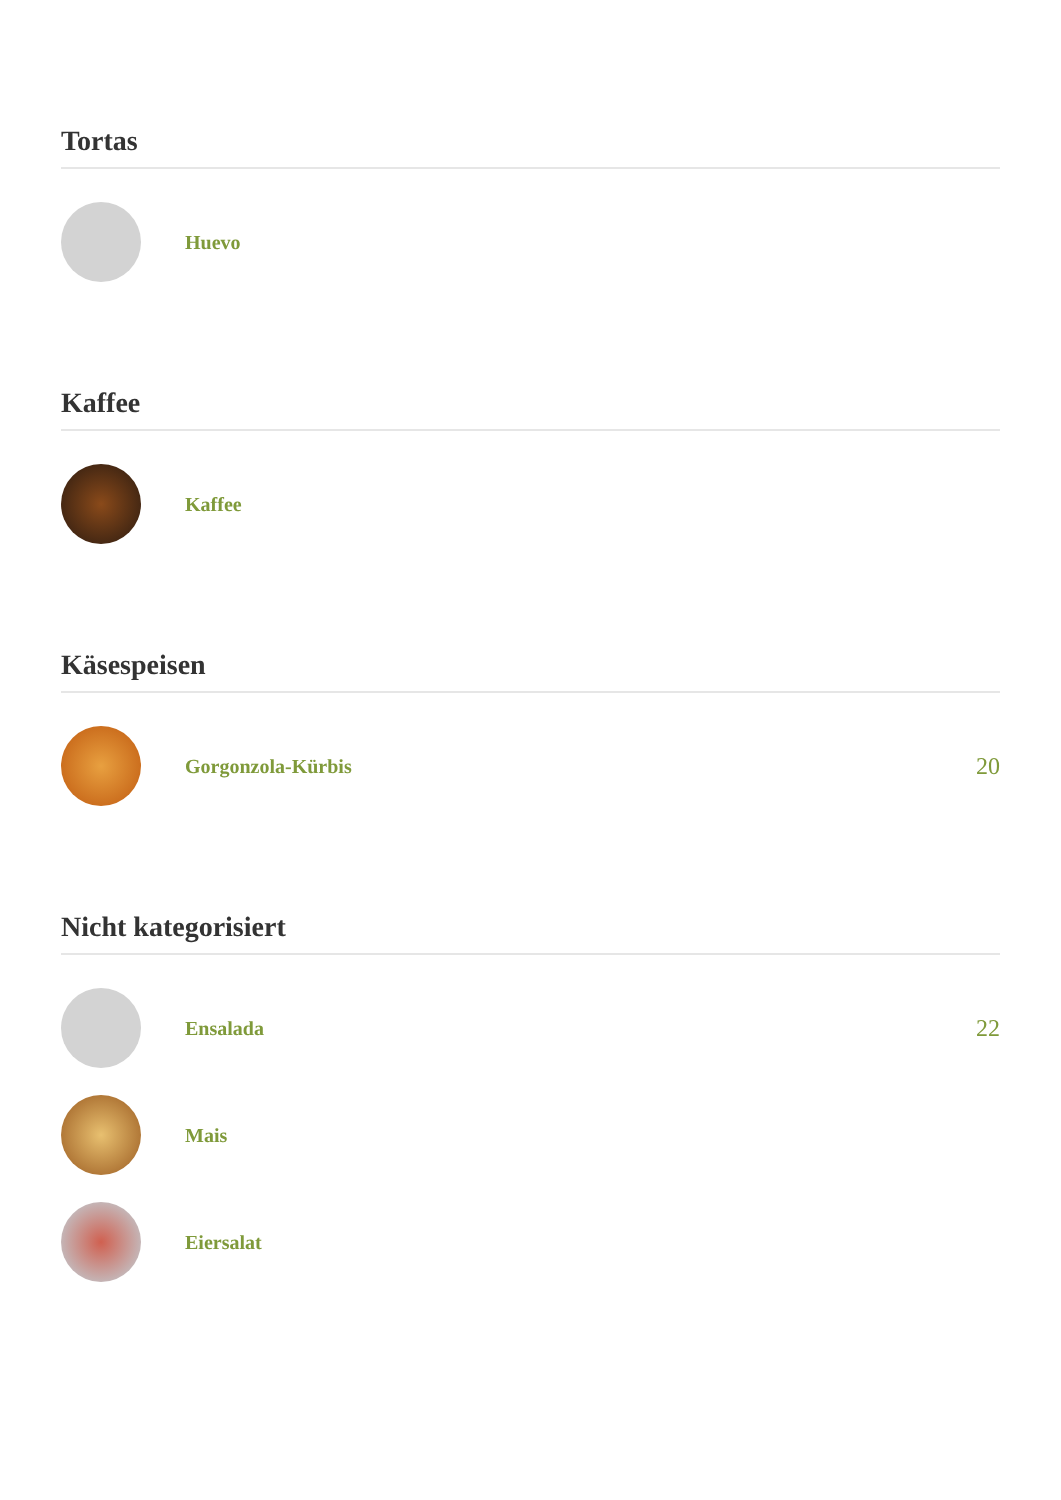Tortas
Huevo
Kaffee
Kaffee
Käsespeisen
Gorgonzola-Kürbis
20
Nicht kategorisiert
Ensalada
22
Mais
Eiersalat